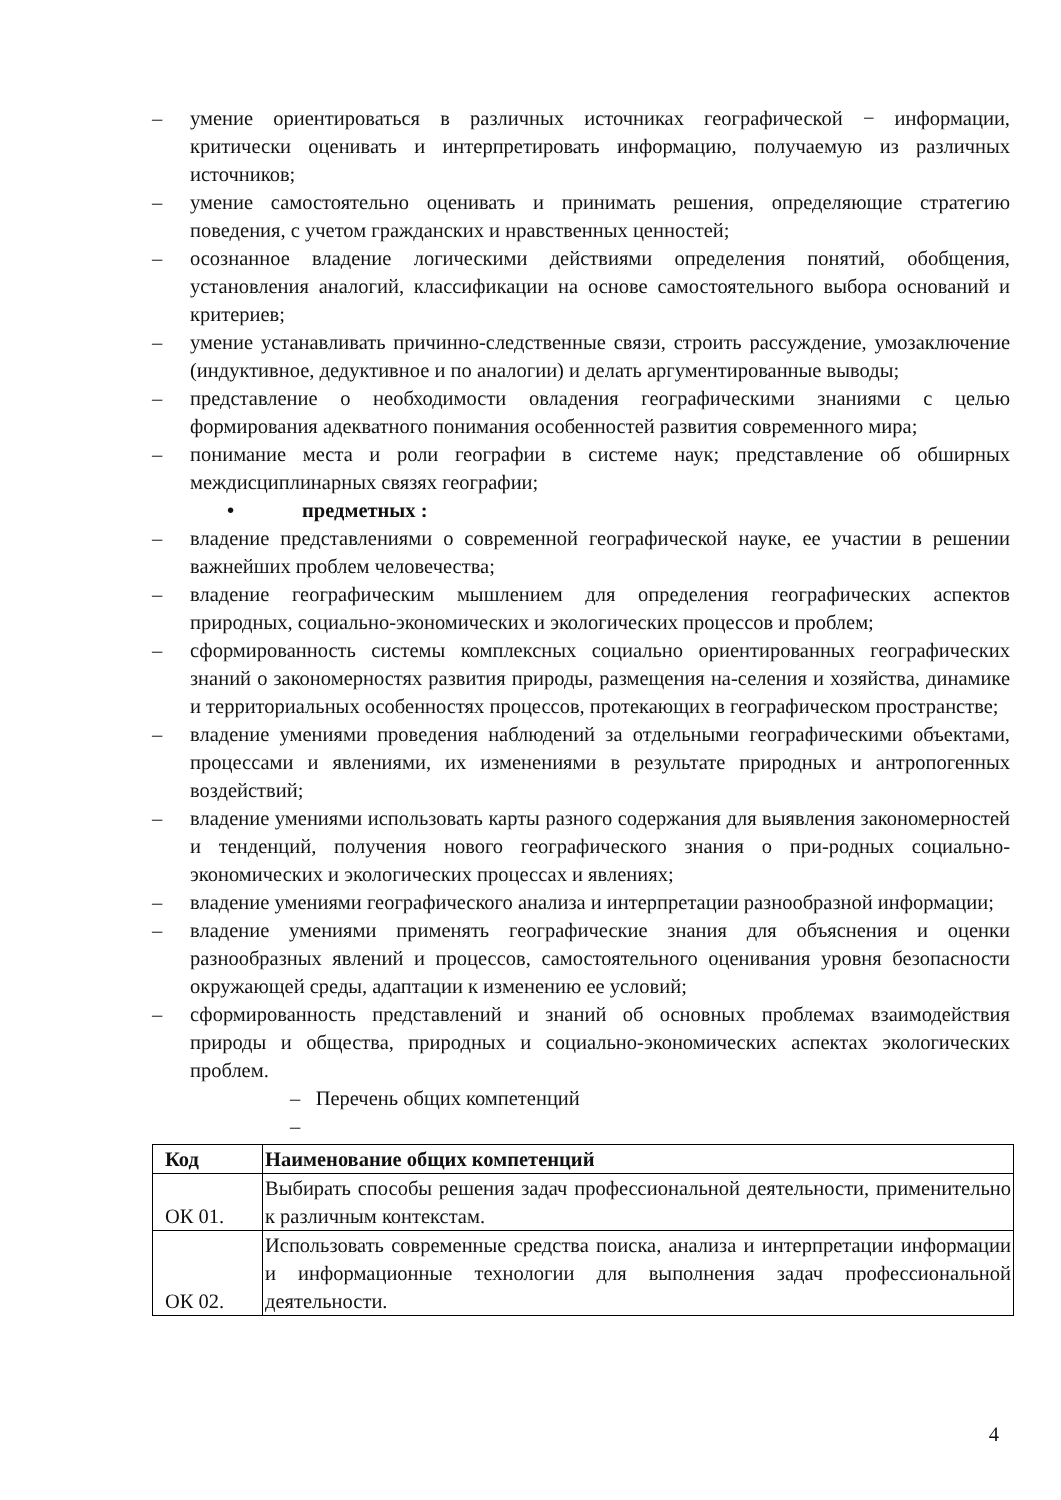– умение ориентироваться в различных источниках географической − информации, критически оценивать и интерпретировать информацию, получаемую из различных источников;
– умение самостоятельно оценивать и принимать решения, определяющие стратегию поведения, с учетом гражданских и нравственных ценностей;
– осознанное владение логическими действиями определения понятий, обобщения, установления аналогий, классификации на основе самостоятельного выбора оснований и критериев;
– умение устанавливать причинно-следственные связи, строить рассуждение, умозаключение (индуктивное, дедуктивное и по аналогии) и делать аргументированные выводы;
– представление о необходимости овладения географическими знаниями с целью формирования адекватного понимания особенностей развития современного мира;
– понимание места и роли географии в системе наук; представление об обширных междисциплинарных связях географии;
• предметных :
– владение представлениями о современной географической науке, ее участии в решении важнейших проблем человечества;
– владение географическим мышлением для определения географических аспектов природных, социально-экономических и экологических процессов и проблем;
– сформированность системы комплексных социально ориентированных географических знаний о закономерностях развития природы, размещения на-селения и хозяйства, динамике и территориальных особенностях процессов, протекающих в географическом пространстве;
– владение умениями проведения наблюдений за отдельными географическими объектами, процессами и явлениями, их изменениями в результате природных и антропогенных воздействий;
– владение умениями использовать карты разного содержания для выявления закономерностей и тенденций, получения нового географического знания о при-родных социально-экономических и экологических процессах и явлениях;
– владение умениями географического анализа и интерпретации разнообразной информации;
– владение умениями применять географические знания для объяснения и оценки разнообразных явлений и процессов, самостоятельного оценивания уровня безопасности окружающей среды, адаптации к изменению ее условий;
– сформированность представлений и знаний об основных проблемах взаимодействия природы и общества, природных и социально-экономических аспектах экологических проблем.
– Перечень общих компетенций
–
| Код | Наименование общих компетенций |
| ОК 01. | Выбирать способы решения задач профессиональной деятельности, применительно к различным контекстам. |
| ОК 02. | Использовать современные средства поиска, анализа и интерпретации информации и информационные технологии для выполнения задач профессиональной деятельности. |
4